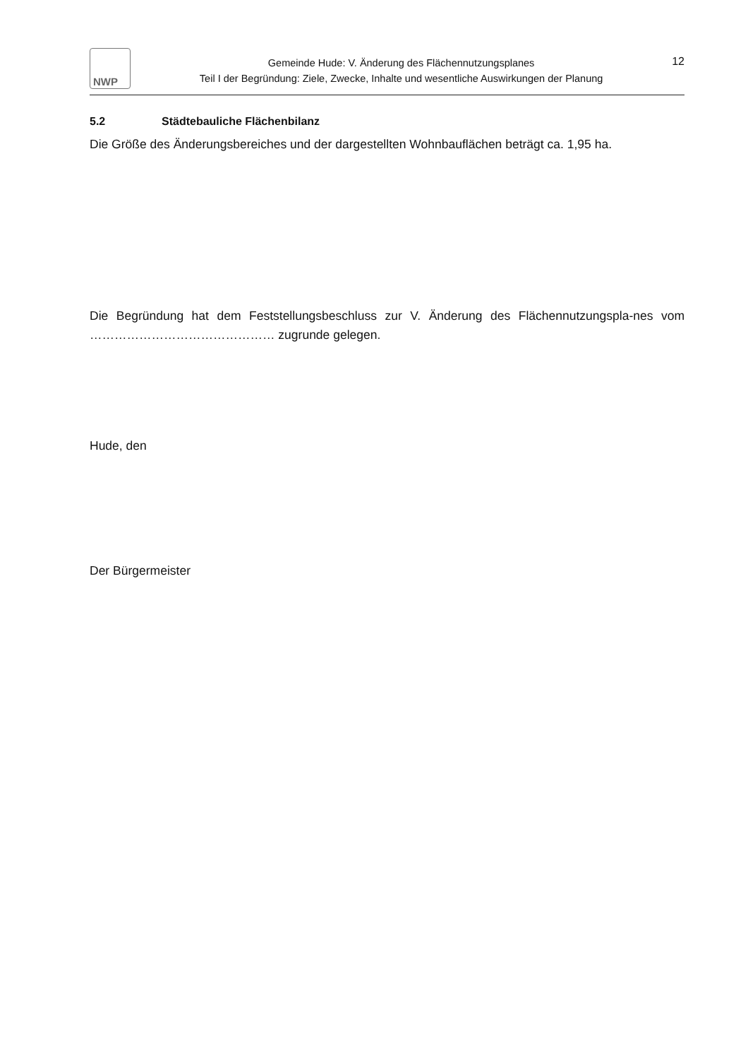NWP
Gemeinde Hude: V. Änderung des Flächennutzungsplanes
Teil I der Begründung: Ziele, Zwecke, Inhalte und wesentliche Auswirkungen der Planung
12
5.2 Städtebauliche Flächenbilanz
Die Größe des Änderungsbereiches und der dargestellten Wohnbauflächen beträgt ca. 1,95 ha.
Die Begründung hat dem Feststellungsbeschluss zur V. Änderung des Flächennutzungspla-nes vom ……………………………………… zugrunde gelegen.
Hude, den
Der Bürgermeister